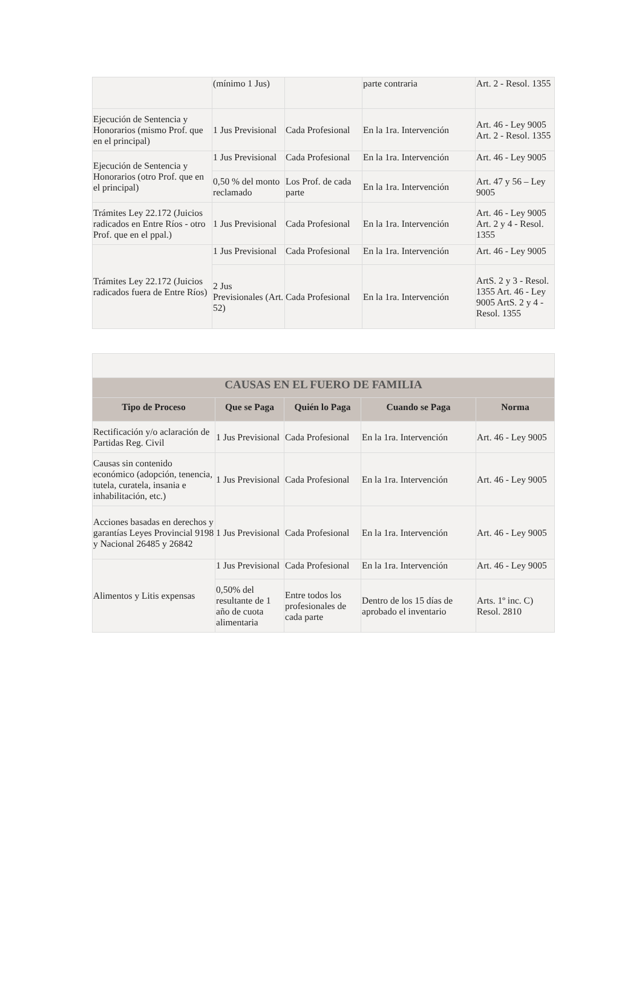| | (mínimo 1 Jus) | | parte contraria | Art. 2 - Resol. 1355 |
| Ejecución de Sentencia y Honorarios (mismo Prof. que en el principal) | 1 Jus Previsional | Cada Profesional | En la 1ra. Intervención | Art. 46 - Ley 9005 Art. 2 - Resol. 1355 |
| Ejecución de Sentencia y Honorarios (otro Prof. que en el principal) | 1 Jus Previsional | Cada Profesional | En la 1ra. Intervención | Art. 46 - Ley 9005 |
| | 0,50 % del monto reclamado | Los Prof. de cada parte | En la 1ra. Intervención | Art. 47 y 56 – Ley 9005 |
| Trámites Ley 22.172 (Juicios radicados en Entre Ríos - otro Prof. que en el ppal.) | 1 Jus Previsional | Cada Profesional | En la 1ra. Intervención | Art. 46 - Ley 9005 Art. 2 y 4 - Resol. 1355 |
| Trámites Ley 22.172 (Juicios radicados fuera de Entre Ríos) | 1 Jus Previsional | Cada Profesional | En la 1ra. Intervención | Art. 46 - Ley 9005 |
| | 2 Jus Previsionales (Art. 52) | Cada Profesional | En la 1ra. Intervención | ArtS. 2 y 3 - Resol. 1355 Art. 46 - Ley 9005 ArtS. 2 y 4 - Resol. 1355 |
| CAUSAS EN EL FUERO DE FAMILIA | | | | |
| --- | --- | --- | --- | --- |
| Tipo de Proceso | Que se Paga | Quién lo Paga | Cuando se Paga | Norma |
| Rectificación y/o aclaración de Partidas Reg. Civil | 1 Jus Previsional | Cada Profesional | En la 1ra. Intervención | Art. 46 - Ley 9005 |
| Causas sin contenido económico (adopción, tenencia, tutela, curatela, insania e inhabilitación, etc.) | 1 Jus Previsional | Cada Profesional | En la 1ra. Intervención | Art. 46 - Ley 9005 |
| Acciones basadas en derechos y garantías Leyes Provincial 9198 y Nacional 26485 y 26842 | 1 Jus Previsional | Cada Profesional | En la 1ra. Intervención | Art. 46 - Ley 9005 |
| Alimentos y Litis expensas | 1 Jus Previsional | Cada Profesional | En la 1ra. Intervención | Art. 46 - Ley 9005 |
| | 0,50% del resultante de 1 año de cuota alimentaria | Entre todos los profesionales de cada parte | Dentro de los 15 días de aprobado el inventario | Arts. 1º inc. C) Resol. 2810 |